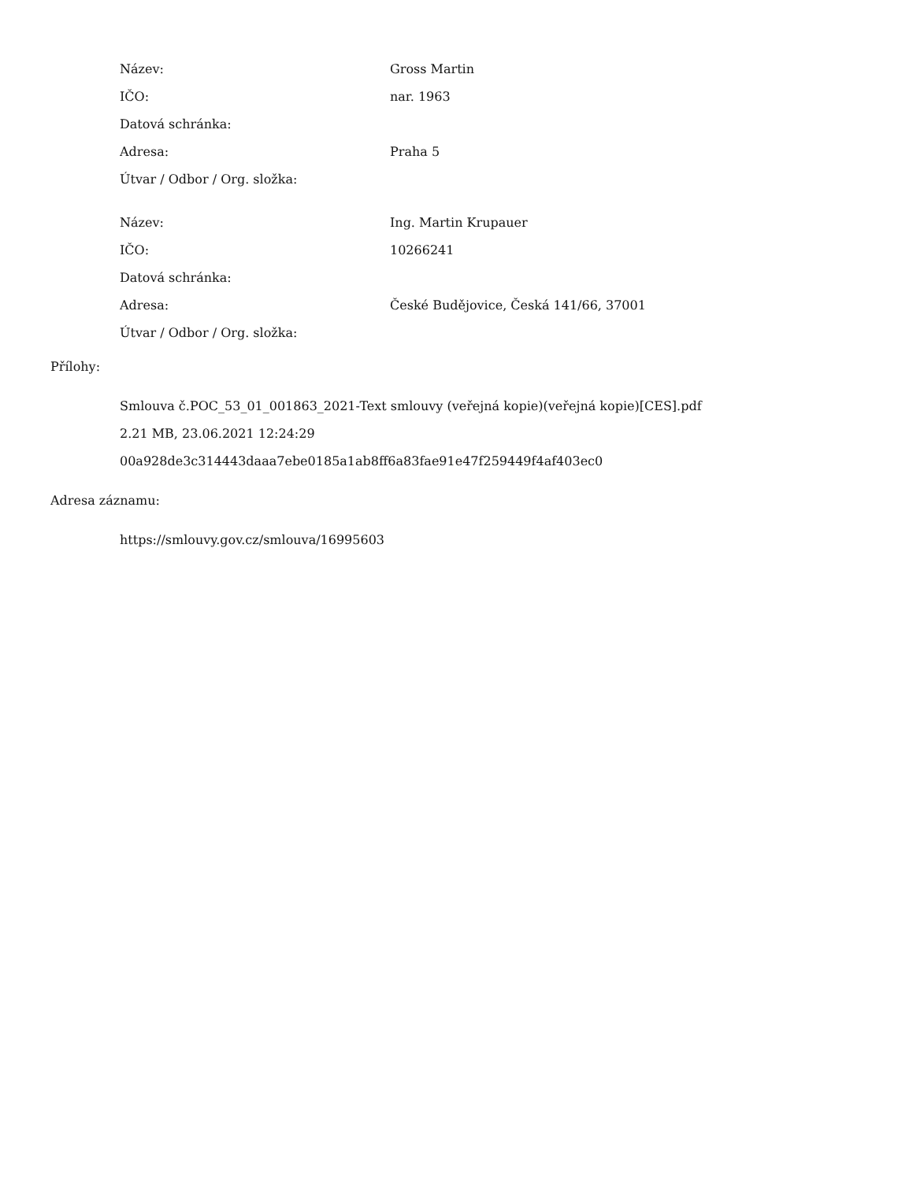| Název: | Gross Martin |
| IČO: | nar. 1963 |
| Datová schránka: | |
| Adresa: | Praha 5 |
| Útvar / Odbor / Org. složka: | |
| Název: | Ing. Martin Krupauer |
| IČO: | 10266241 |
| Datová schránka: | |
| Adresa: | České Budějovice, Česká 141/66, 37001 |
| Útvar / Odbor / Org. složka: | |
Přílohy:
Smlouva č.POC_53_01_001863_2021-Text smlouvy (veřejná kopie)(veřejná kopie)[CES].pdf
2.21 MB, 23.06.2021 12:24:29
00a928de3c314443daaa7ebe0185a1ab8ff6a83fae91e47f259449f4af403ec0
Adresa záznamu:
https://smlouvy.gov.cz/smlouva/16995603